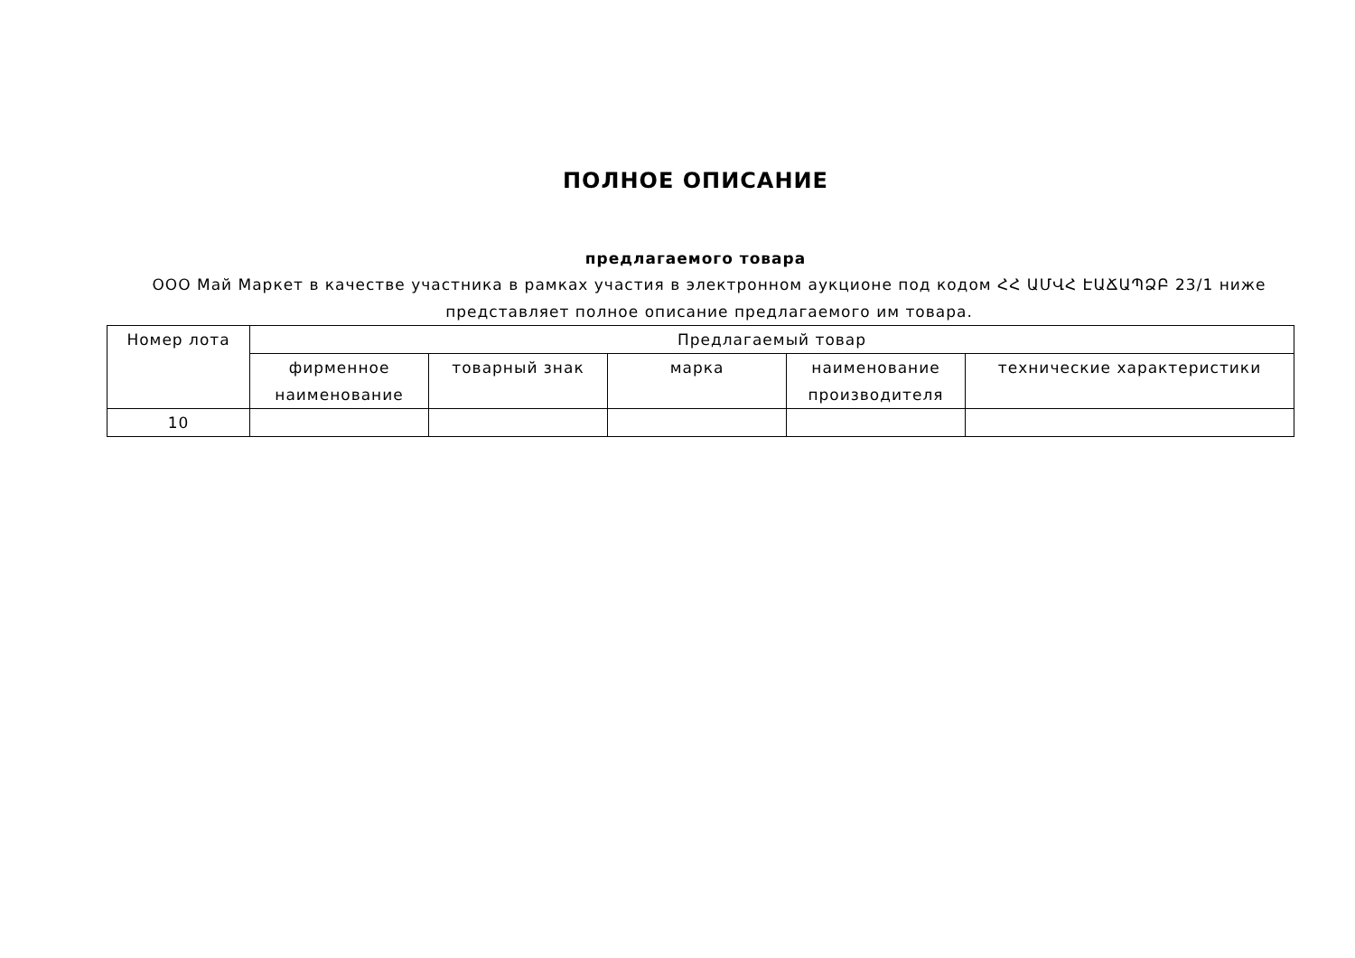ПОЛНОЕ ОПИСАНИЕ
предлагаемого товара
ООО Май Маркет в качестве участника в рамках участия в электронном аукционе под кодом ՀՀ ԱՄՎՀ ԷԱՃԱՊՁԲ 23/1 ниже представляет полное описание предлагаемого им товара.
| Номер лота | Предлагаемый товар | | | | |
| --- | --- | --- | --- | --- | --- |
| | фирменное наименование | товарный знак | марка | наименование производителя | технические характеристики |
| 10 | | | | | |